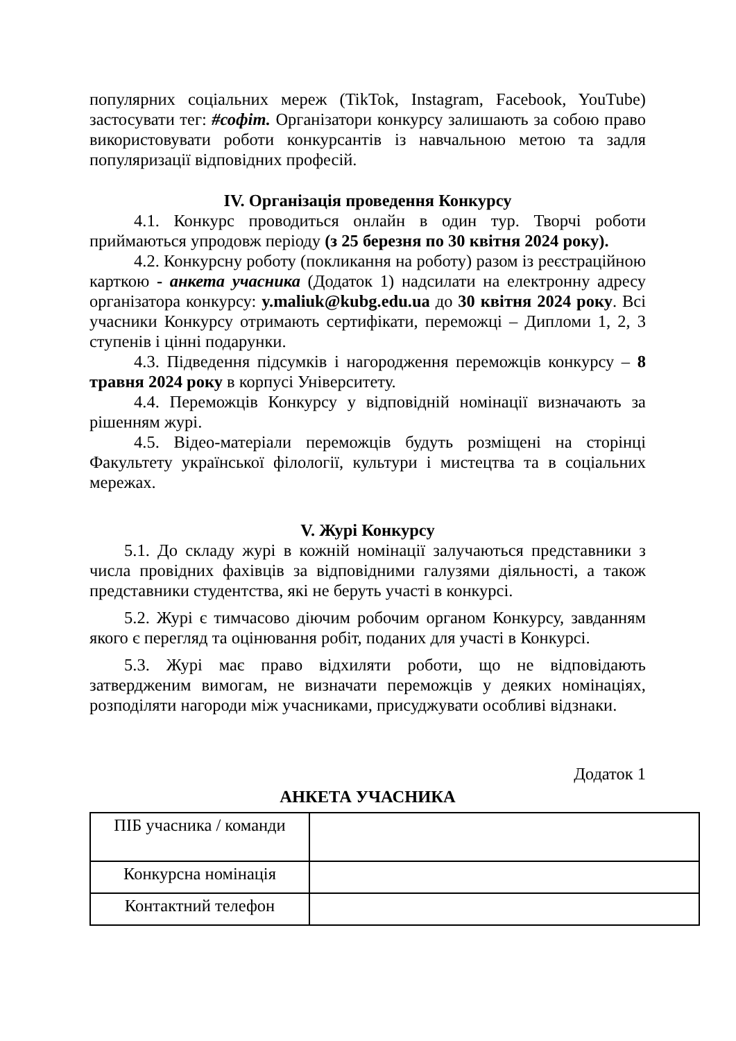популярних соціальних мереж (TikTok, Instagram, Facebook, YouTube) застосувати тег: #софіт. Організатори конкурсу залишають за собою право використовувати роботи конкурсантів із навчальною метою та задля популяризації відповідних професій.
IV. Організація проведення Конкурсу
4.1. Конкурс проводиться онлайн в один тур. Творчі роботи приймаються упродовж періоду (з 25 березня по 30 квітня 2024 року).
4.2. Конкурсну роботу (покликання на роботу) разом із реєстраційною карткою - анкета учасника (Додаток 1) надсилати на електронну адресу організатора конкурсу: y.maliuk@kubg.edu.ua до 30 квітня 2024 року. Всі учасники Конкурсу отримають сертифікати, переможці – Дипломи 1, 2, 3 ступенів і цінні подарунки.
4.3. Підведення підсумків і нагородження переможців конкурсу – 8 травня 2024 року в корпусі Університету.
4.4. Переможців Конкурсу у відповідній номінації визначають за рішенням журі.
4.5. Відео-матеріали переможців будуть розміщені на сторінці Факультету української філології, культури і мистецтва та в соціальних мережах.
V. Журі Конкурсу
5.1. До складу журі в кожній номінації залучаються представники з числа провідних фахівців за відповідними галузями діяльності, а також представники студентства, які не беруть участі в конкурсі.
5.2. Журі є тимчасово діючим робочим органом Конкурсу, завданням якого є перегляд та оцінювання робіт, поданих для участі в Конкурсі.
5.3. Журі має право відхиляти роботи, що не відповідають затвердженим вимогам, не визначати переможців у деяких номінаціях, розподіляти нагороди між учасниками, присуджувати особливі відзнаки.
Додаток 1
АНКЕТА УЧАСНИКА
| ПІБ учасника / команди | |
| Конкурсна номінація | |
| Контактний телефон | |